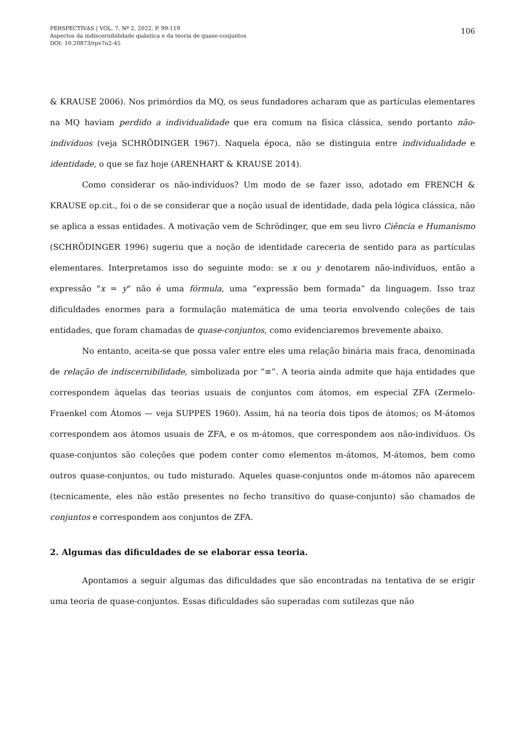106 PERSPECTIVAS | VOL. 7, Nº 2, 2022, P. 99-119
Aspectos da indiscernibilidade quântica e da teoria de quase-conjuntos
DOI: 10.20873/rpv7n2-45
& KRAUSE 2006). Nos primórdios da MQ, os seus fundadores acharam que as partículas elementares na MQ haviam perdido a individualidade que era comum na física clássica, sendo portanto não-indivíduos (veja SCHRÖDINGER 1967). Naquela época, não se distinguia entre individualidade e identidade, o que se faz hoje (ARENHART & KRAUSE 2014).
Como considerar os não-indivíduos? Um modo de se fazer isso, adotado em FRENCH & KRAUSE op.cit., foi o de se considerar que a noção usual de identidade, dada pela lógica clássica, não se aplica a essas entidades. A motivação vem de Schrödinger, que em seu livro Ciência e Humanismo (SCHRÖDINGER 1996) sugeriu que a noção de identidade careceria de sentido para as partículas elementares. Interpretamos isso do seguinte modo: se x ou y denotarem não-indivíduos, então a expressão "x = y" não é uma fórmula, uma “expressão bem formada” da linguagem. Isso traz dificuldades enormes para a formulação matemática de uma teoria envolvendo coleções de tais entidades, que foram chamadas de quase-conjuntos, como evidenciaremos brevemente abaixo.
No entanto, aceita-se que possa valer entre eles uma relação binária mais fraca, denominada de relação de indiscernibilidade, simbolizada por “≡”. A teoria ainda admite que haja entidades que correspondem àquelas das teorias usuais de conjuntos com átomos, em especial ZFA (Zermelo-Fraenkel com Átomos — veja SUPPES 1960). Assim, há na teoria dois tipos de átomos; os M-átomos correspondem aos átomos usuais de ZFA, e os m-átomos, que correspondem aos não-indivíduos. Os quase-conjuntos são coleções que podem conter como elementos m-átomos, M-átomos, bem como outros quase-conjuntos, ou tudo misturado. Aqueles quase-conjuntos onde m-átomos não aparecem (tecnicamente, eles não estão presentes no fecho transitivo do quase-conjunto) são chamados de conjuntos e correspondem aos conjuntos de ZFA.
2. Algumas das dificuldades de se elaborar essa teoria.
Apontamos a seguir algumas das dificuldades que são encontradas na tentativa de se erigir uma teoria de quase-conjuntos. Essas dificuldades são superadas com sutilezas que não